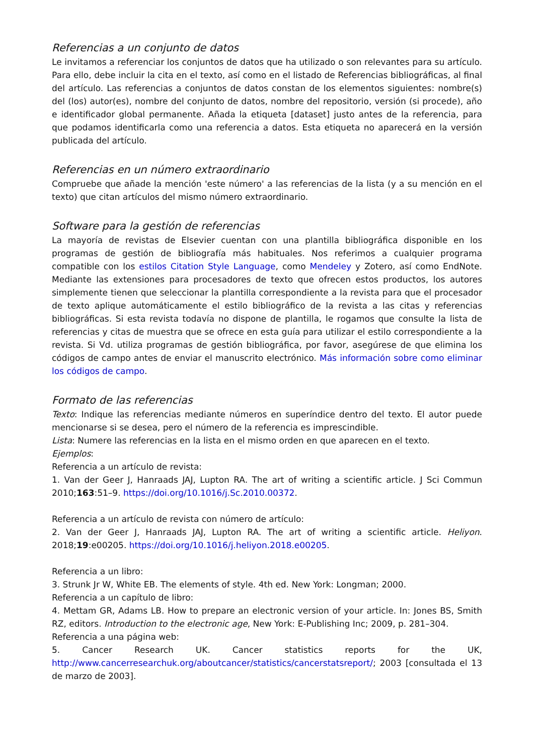Referencias a un conjunto de datos
Le invitamos a referenciar los conjuntos de datos que ha utilizado o son relevantes para su artículo. Para ello, debe incluir la cita en el texto, así como en el listado de Referencias bibliográficas, al final del artículo. Las referencias a conjuntos de datos constan de los elementos siguientes: nombre(s) del (los) autor(es), nombre del conjunto de datos, nombre del repositorio, versión (si procede), año e identificador global permanente. Añada la etiqueta [dataset] justo antes de la referencia, para que podamos identificarla como una referencia a datos. Esta etiqueta no aparecerá en la versión publicada del artículo.
Referencias en un número extraordinario
Compruebe que añade la mención 'este número' a las referencias de la lista (y a su mención en el texto) que citan artículos del mismo número extraordinario.
Software para la gestión de referencias
La mayoría de revistas de Elsevier cuentan con una plantilla bibliográfica disponible en los programas de gestión de bibliografía más habituales. Nos referimos a cualquier programa compatible con los estilos Citation Style Language, como Mendeley y Zotero, así como EndNote. Mediante las extensiones para procesadores de texto que ofrecen estos productos, los autores simplemente tienen que seleccionar la plantilla correspondiente a la revista para que el procesador de texto aplique automáticamente el estilo bibliográfico de la revista a las citas y referencias bibliográficas. Si esta revista todavía no dispone de plantilla, le rogamos que consulte la lista de referencias y citas de muestra que se ofrece en esta guía para utilizar el estilo correspondiente a la revista. Si Vd. utiliza programas de gestión bibliográfica, por favor, asegúrese de que elimina los códigos de campo antes de enviar el manuscrito electrónico. Más información sobre como eliminar los códigos de campo.
Formato de las referencias
Texto: Indique las referencias mediante números en superíndice dentro del texto. El autor puede mencionarse si se desea, pero el número de la referencia es imprescindible.
Lista: Numere las referencias en la lista en el mismo orden en que aparecen en el texto.
Ejemplos:
Referencia a un artículo de revista:
1. Van der Geer J, Hanraads JAJ, Lupton RA. The art of writing a scientific article. J Sci Commun 2010;163:51–9. https://doi.org/10.1016/j.Sc.2010.00372.
Referencia a un artículo de revista con número de artículo:
2. Van der Geer J, Hanraads JAJ, Lupton RA. The art of writing a scientific article. Heliyon. 2018;19:e00205. https://doi.org/10.1016/j.heliyon.2018.e00205.
Referencia a un libro:
3. Strunk Jr W, White EB. The elements of style. 4th ed. New York: Longman; 2000.
Referencia a un capítulo de libro:
4. Mettam GR, Adams LB. How to prepare an electronic version of your article. In: Jones BS, Smith RZ, editors. Introduction to the electronic age, New York: E-Publishing Inc; 2009, p. 281–304.
Referencia a una página web:
5. Cancer Research UK. Cancer statistics reports for the UK, http://www.cancerresearchuk.org/aboutcancer/statistics/cancerstatsreport/; 2003 [consultada el 13 de marzo de 2003].